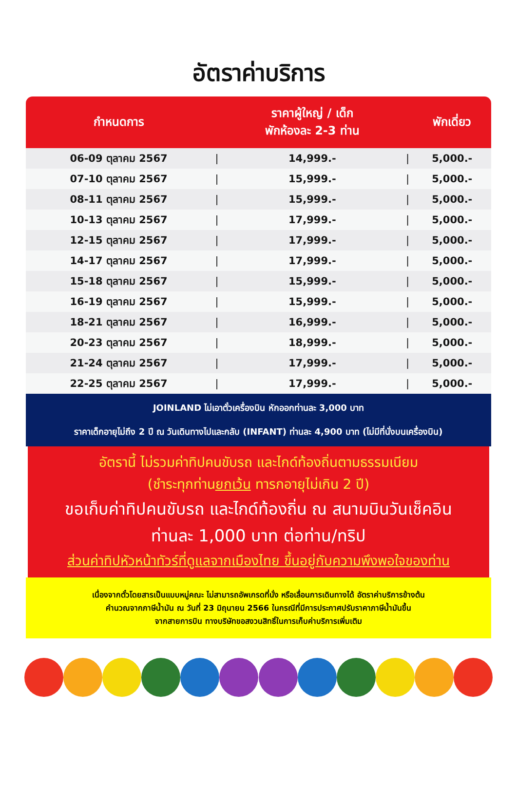อัตราค่าบริการ
| กำหนดการ | | ราคาผู้ใหญ่ / เด็ก พักห้องละ 2-3 ท่าน | | พักเดี่ยว |
| --- | --- | --- | --- | --- |
| 06-09 ตุลาคม 2567 | / | 14,999.- | / | 5,000.- |
| 07-10 ตุลาคม 2567 | / | 15,999.- | / | 5,000.- |
| 08-11 ตุลาคม 2567 | / | 15,999.- | / | 5,000.- |
| 10-13 ตุลาคม 2567 | / | 17,999.- | / | 5,000.- |
| 12-15 ตุลาคม 2567 | / | 17,999.- | / | 5,000.- |
| 14-17 ตุลาคม 2567 | / | 17,999.- | / | 5,000.- |
| 15-18 ตุลาคม 2567 | / | 15,999.- | / | 5,000.- |
| 16-19 ตุลาคม 2567 | / | 15,999.- | / | 5,000.- |
| 18-21 ตุลาคม 2567 | / | 16,999.- | / | 5,000.- |
| 20-23 ตุลาคม 2567 | / | 18,999.- | / | 5,000.- |
| 21-24 ตุลาคม 2567 | / | 17,999.- | / | 5,000.- |
| 22-25 ตุลาคม 2567 | / | 17,999.- | / | 5,000.- |
JOINLAND ไม่เอาตั๋วเครื่องบิน หักออกท่านละ 3,000 บาท
ราคาเด็กอายุไม่ถึง 2 ปี ณ วันเดินทางไปและกลับ (INFANT) ท่านละ 4,900 บาท (ไม่มีที่นั่งบนเครื่องบิน)
อัตรานี้ ไม่รวมค่าทิปคนขับรถ และไกด์ท้องถิ่นตามธรรมเนียม
(ชำระทุกท่านยกเว้น ทารกอายุไม่เกิน 2 ปี)
ขอเก็บค่าทิปคนขับรถ และไกด์ท้องถิ่น ณ สนามบินวันเช็คอิน
ท่านละ 1,000 บาท ต่อท่าน/ทริป
ส่วนค่าทิปหัวหน้าทัวร์ที่ดูแลจากเมืองไทย ขึ้นอยู่กับความพึงพอใจของท่าน
เนื่องจากตั๋วโดยสารเป็นแบบหมู่คณะ ไม่สามารถอัพเกรดที่นั่ง หรือเลื่อนการเดินทางได้ อัตราค่าบริการข้างต้น
คำนวณจากภาษีน้ำมัน ณ วันที่ 23 มิถุนายน 2566 ในกรณีที่มีการประกาศปรับราคาภาษีน้ำมันขึ้น
จากสายการบิน ทางบริษัทขอสงวนสิทธิ์ในการเก็บค่าบริการเพิ่มเติม